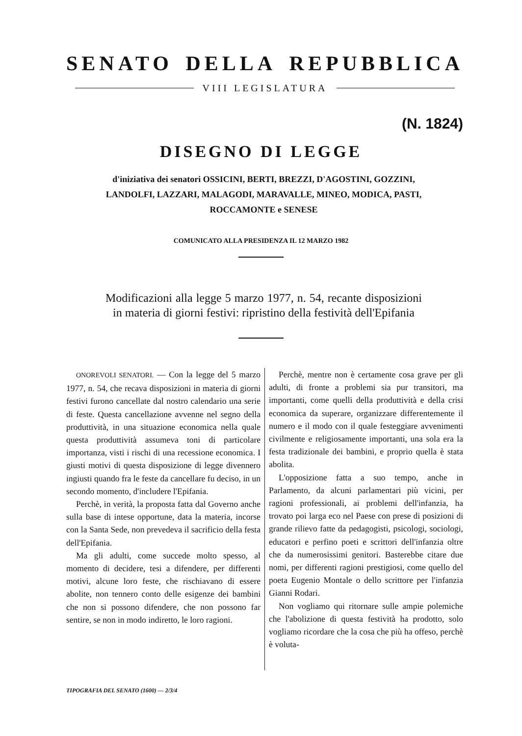SENATO DELLA REPUBBLICA
VIII LEGISLATURA
(N. 1824)
DISEGNO DI LEGGE
d'iniziativa dei senatori OSSICINI, BERTI, BREZZI, D'AGOSTINI, GOZZINI, LANDOLFI, LAZZARI, MALAGODI, MARAVALLE, MINEO, MODICA, PASTI, ROCCAMONTE e SENESE
COMUNICATO ALLA PRESIDENZA IL 12 MARZO 1982
Modificazioni alla legge 5 marzo 1977, n. 54, recante disposizioni in materia di giorni festivi: ripristino della festività dell'Epifania
ONOREVOLI SENATORI. — Con la legge del 5 marzo 1977, n. 54, che recava disposizioni in materia di giorni festivi furono cancellate dal nostro calendario una serie di feste. Questa cancellazione avvenne nel segno della produttività, in una situazione economica nella quale questa produttività assumeva toni di particolare importanza, visti i rischi di una recessione economica. I giusti motivi di questa disposizione di legge divennero ingiusti quando fra le feste da cancellare fu deciso, in un secondo momento, d'includere l'Epifania.
Perchè, in verità, la proposta fatta dal Governo anche sulla base di intese opportune, data la materia, incorse con la Santa Sede, non prevedeva il sacrificio della festa dell'Epifania.
Ma gli adulti, come succede molto spesso, al momento di decidere, tesi a difendere, per differenti motivi, alcune loro feste, che rischiavano di essere abolite, non tennero conto delle esigenze dei bambini che non si possono difendere, che non possono far sentire, se non in modo indiretto, le loro ragioni.
Perchè, mentre non è certamente cosa grave per gli adulti, di fronte a problemi sia pur transitori, ma importanti, come quelli della produttività e della crisi economica da superare, organizzare differentemente il numero e il modo con il quale festeggiare avvenimenti civilmente e religiosamente importanti, una sola era la festa tradizionale dei bambini, e proprio quella è stata abolita.
L'opposizione fatta a suo tempo, anche in Parlamento, da alcuni parlamentari più vicini, per ragioni professionali, ai problemi dell'infanzia, ha trovato poi larga eco nel Paese con prese di posizioni di grande rilievo fatte da pedagogisti, psicologi, sociologi, educatori e perfino poeti e scrittori dell'infanzia oltre che da numerosissimi genitori. Basterebbe citare due nomi, per differenti ragioni prestigiosi, come quello del poeta Eugenio Montale o dello scrittore per l'infanzia Gianni Rodari.
Non vogliamo qui ritornare sulle ampie polemiche che l'abolizione di questa festività ha prodotto, solo vogliamo ricordare che la cosa che più ha offeso, perchè è voluta-
TIPOGRAFIA DEL SENATO (1600) — 2/3/4